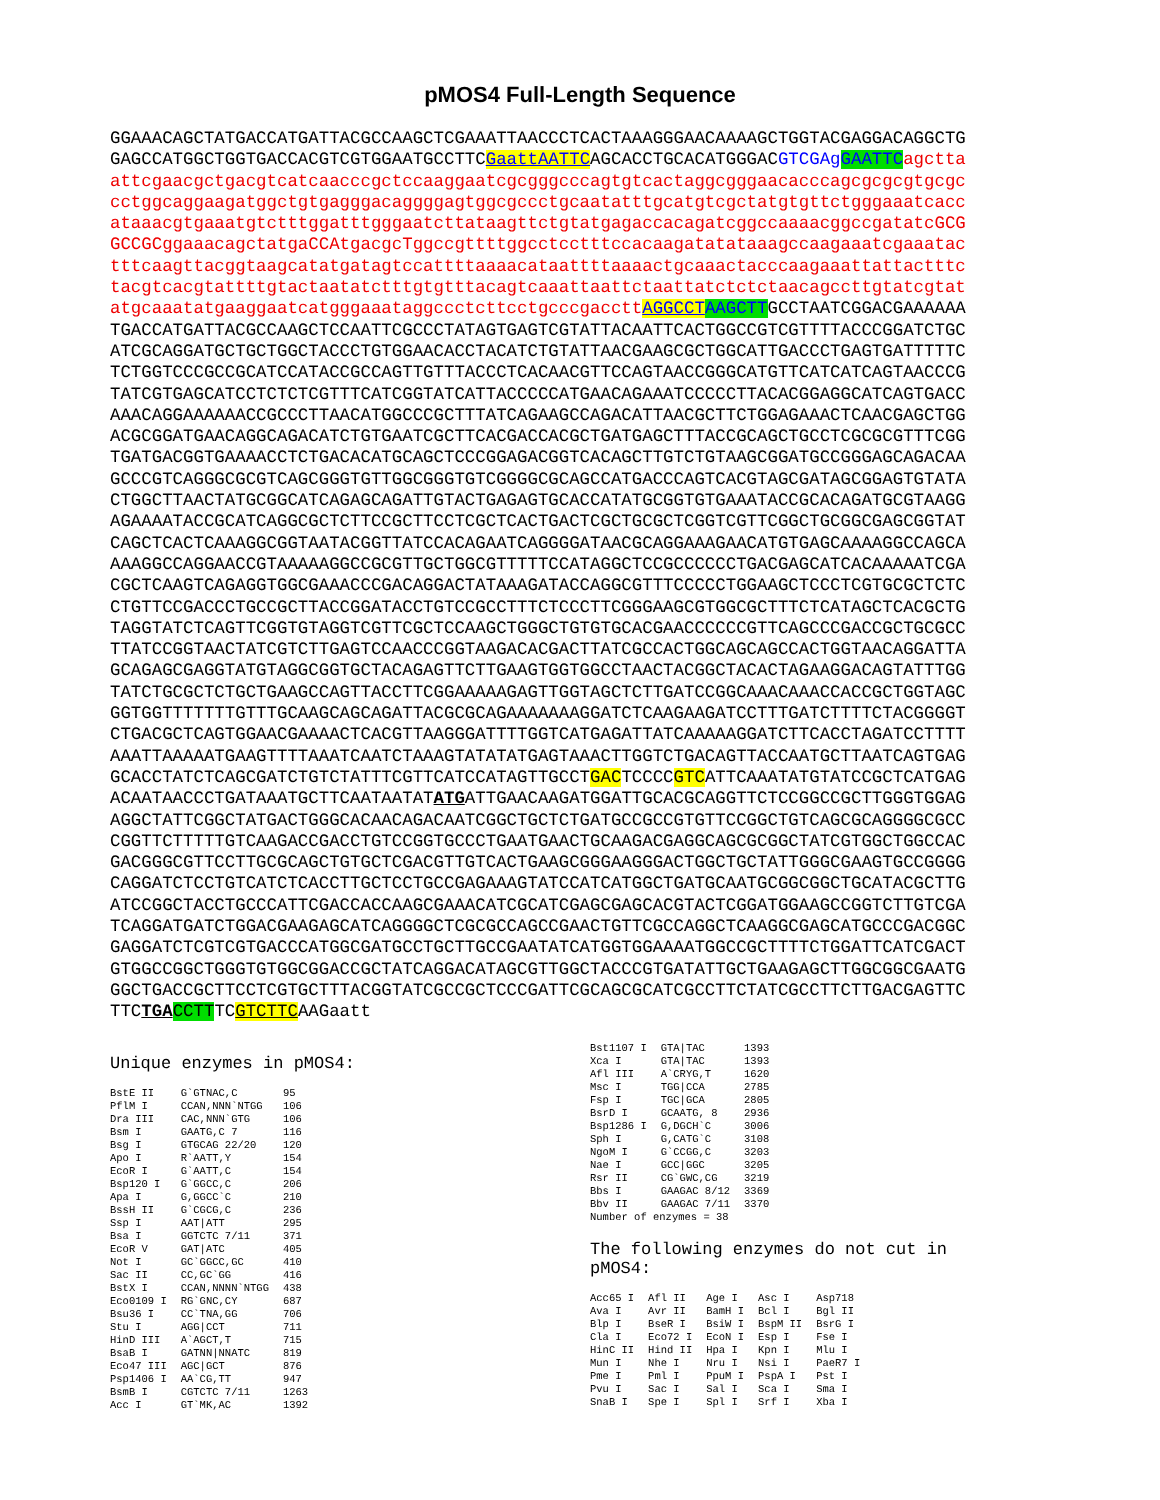pMOS4 Full-Length Sequence
GGAAACAGCTATGACCATGATTACGCCAAGCTCGAAATTAACCCTCACTAAAGGGAACAAAAGCTGGTACGAGGACAGGCTG GAGCCATGGCTGGTGACCACGTCGTGGAATGCCTTCGaattAATTCAGCACCTGCACATGGGACGTCGAg GAATTC agctta attcgaacgctgacgtcatcaacccgctccaaggaatcgcgggcccagtgtcactaggcgggaacacccagcgcgcgtgcgc cctggcaggaagatggctgtgagggacaggggagtggcgccctgcaatatttgcatgtcgctatgtgttctgggaaatcacc ataaacgtgaaatgtctttggatttgggaatcttataagttctgtatgagaccacagatcggccaaaacggccgatatcGCG GCCGCggaaacagctatgaCCAtgacgcTggccgttttggcctcctttccacaagatatataaagccaagaaatcgaaatac tttcaagttacggtaagcatatgatagtccattttaaaacataattttaaaactgcaaactacccaagaaattattactttc tacgtcacgtattttgtactaatatctttgtgtttacagtcaaattaattctaattatctctctaacagccttgtatcgtat atgcaaatatgaaggaatcatgggaaataggccctcttcctgcccgacctt AGGCCT AAGCTTGCCTAATCGGACGAAAAAA TGACCATGATTACGCCAAGCTCCAATTCGCCCTATAGTGAGTCGTATTACAATTCACTGGCCGTCGTTTTACCCGGATCTGC ATCGCAGGATGCTGCTGGCTACCCTGTGGAACACCTACATCTGTATTAACGAAGCGCTGGCATTGACCCTGAGTGATTTTTC TCTGGTCCCGCCGCATCCATACCGCCAGTTGTTTACCCTCACAACGTTCCAGTAACCGGGCATGTTCATCATCAGTAACCCG TATCGTGAGCATCCTCTCTCGTTTCATCGGTATCATTACCCCCATGAACAGAAATCCCCCTTACACGGAGGCATCAGTGACC AAACAGGAAAAAACCGCCCTTAACATGGCCCGCTTTATCAGAAGCCAGACATTAACGCTTCTGGAGAAACTCAACGAGCTGG ACGCGGATGAACAGGCAGACATCTGTGAATCGCTTCACGACCACGCTGATGAGCTTTACCGCAGCTGCCTCGCGCGTTTCGG TGATGACGGTGAAAACCTCTGACACATGCAGCTCCCGGAGACGGTCACAGCTTGTCTGTAAGCGGATGCCGGGAGCAGACAA GCCCGTCAGGGCGCGTCAGCGGGTGTTGGCGGGTGTCGGGGCGCAGCCATGACCCAGTCACGTAGCGATAGCGGAGTGTATA CTGGCTTAACTATGCGGCATCAGAGCAGATTGTACTGAGAGTGCACCATATGCGGTGTGAAATACCGCACAGATGCGTAAGG AGAAAATACCGCATCAGGCGCTCTTCCGCTTCCTCGCTCACTGACTCGCTGCGCTCGGTCGTTCGGCTGCGGCGAGCGGTAT CAGCTCACTCAAAGGCGGTAATACGGTTATCCACAGAATCAGGGGATAACGCAGGAAAGAACATGTGAGCAAAAGGCCAGCA AAAGGCCAGGAACCGTAAAAAGGCCGCGTTGCTGGCGTTTTTCCATAGGCTCCGCCCCCCTGACGAGCATCACAAAAATCGA CGCTCAAGTCAGAGGTGGCGAAACCCGACAGGACTATAAAGATACCAGGCGTTTCCCCCTGGAAGCTCCCTCGTGCGCTCTC CTGTTCCGACCCTGCCGCTTACCGGATACCTGTCCGCCTTTCTCCCTTCGGGAAGCGTGGCGCTTTCTCATAGCTCACGCTG TAGGTATCTCAGTTCGGTGTAGGTCGTTCGCTCCAAGCTGGGCTGTGTGCACGAACCCCCCGTTCAGCCCGACCGCTGCGCC TTATCCGGTAACTATCGTCTTGAGTCCAACCCGGTAAGACACGACTTATCGCCACTGGCAGCAGCCACTGGTAACAGGATTA GCAGAGCGAGGTATGTAGGCGGTGCTACAGAGTTCTTGAAGTGGTGGCCTAACTACGGCTACACTAGAAGGACAGTATTTGG TATCTGCGCTCTGCTGAAGCCAGTTACCTTCGGAAAAAGAGTTGGTAGCTCTTGATCCGGCAAACAAACCACCGCTGGTAGC GGTGGTTTTTTTGTTTGCAAGCAGCAGATTACGCGCAGAAAAAAAGGATCTCAAGAAGATCCTTTGATCTTTTCTACGGGGT CTGACGCTCAGTGGAACGAAAACTCACGTTAAGGGATTTTGGTCATGAGATTATCAAAAAGGATCTTCACCTAGATCCTTTT AAATTAAAAATGAAGTTTTAAATCAATCTAAAGTATATATGAGTAAACTTGGTCTGACAGTTACCAATGCTTAATCAGTGAG GCACCTATCTCAGCGATCTGTCTATTTCGTTCATCCATAGTTGCCTGACTCCCCGTCATTCAAATATGTATCCGCTCATGAG ACAATAACCCTGATAAATGCTTCAATAATATATGATTGAACAAGATGGATTGCACGCAGGTTCTCCGGCCGCTTGGGTGGAG AGGCTATTCGGCTATGACTGGGCACAACAGACAATCGGCTGCTCTGATGCCGCCGTGTTCCGGCTGTCAGCGCAGGGGCGCC CGGTTCTTTTTGTCAAGACCGACCTGTCCGGTGCCCTGAATGAACTGCAAGACGAGGCAGCGCGGCTATCGTGGCTGGCCAC GACGGGCGTTCCTTGCGCAGCTGTGCTCGACGTTGTCACTGAAGCGGGAAGGGACTGGCTGCTATTGGGCGAAGTGCCGGGG CAGGATCTCCTGTCATCTCACCTTGCTCCTGCCGAGAAAGTATCCATCATGGCTGATGCAATGCGGCGGCTGCATACGCTTG ATCCGGCTACCTGCCCATTCGACCACCAAGCGAAACATCGCATCGAGCGAGCACGTACTCGGATGGAAGCCGGTCTTGTCGA TCAGGATGATCTGGACGAAGAGCATCAGGGGCTCGCGCCAGCCGAACTGTTCGCCAGGCTCAAGGCGAGCATGCCCGACGGC GAGGATCTCGTCGTGACCCATGGCGATGCCTGCTTGCCGAATATCATGGTGGAAAATGGCCGCTTTTCTGGATTCATCGACT GTGGCCGGCTGGGTGTGGCGGACCGCTATCAGGACATAGCGTTGGCTACCCGTGATATTGCTGAAGAGCTTGGCGGCGAATG GGCTGACCGCTTCCTCGTGCTTTACGGTATCGCCGCTCCCGATTCGCAGCGCATCGCCTTCTATCGCCTTCTTGACGAGTTC TTCTGA CCTTTCGTCTTCAAGaatt
Unique enzymes in pMOS4:
| BstE II | G`GTNAC,C | 95 |
| PflM I | CCAN,NNN`NTGG | 106 |
| Dra III | CAC,NNN`GTG | 106 |
| Bsm I | GAATG,C 7 | 116 |
| Bsg I | GTGCAG 22/20 | 120 |
| Apo I | R`AATT,Y | 154 |
| EcoR I | G`AATT,C | 154 |
| Bsp120 I | G`GGCC,C | 206 |
| Apa I | G,GGCC`C | 210 |
| BssH II | G`CGCG,C | 236 |
| Ssp I | AAT/ATT | 295 |
| Bsa I | GGTCTC 7/11 | 371 |
| EcoR V | GAT/ATC | 405 |
| Not I | GC`GGCC,GC | 410 |
| Sac II | CC,GC`GG | 416 |
| BstX I | CCAN,NNNN`NTGG | 438 |
| Eco0109 I | RG`GNC,CY | 687 |
| Bsu36 I | CC`TNA,GG | 706 |
| Stu I | AGG/CCT | 711 |
| HinD III | A`AGCT,T | 715 |
| BsaB I | GATNN/NNATC | 819 |
| Eco47 III | AGC/GCT | 876 |
| Psp1406 I | AA`CG,TT | 947 |
| BsmB I | CGTCTC 7/11 | 1263 |
| Acc I | GT`MK,AC | 1392 |
| Bst1107 I | GTA/TAC | 1393 |
| Xca I | GTA/TAC | 1393 |
| Afl III | A`CRYG,T | 1620 |
| Msc I | TGG/CCA | 2785 |
| Fsp I | TGC/GCA | 2805 |
| BsrD I | GCAATG, 8 | 2936 |
| Bsp1286 I | G,DGCH`C | 3006 |
| Sph I | G,CATG`C | 3108 |
| NgoM I | G`CCGG,C | 3203 |
| Nae I | GCC/GGC | 3205 |
| Rsr II | CG`GWC,CG | 3219 |
| Bbs I | GAAGAC 8/12 | 3369 |
| Bbv II | GAAGAC 7/11 | 3370 |
| Number of enzymes = 38 | | |
The following enzymes do not cut in pMOS4:
| Acc65 I | Afl II | Age I | Asc I | Asp718 |
| Ava I | Avr II | BamH I | Bcl I | Bgl II |
| Blp I | BseR I | BsiW I | BspM II | BsrG I |
| Cla I | Eco72 I | EcoN I | Esp I | Fse I |
| HinC II | Hind II | Hpa I | Kpn I | Mlu I |
| Mun I | Nhe I | Nru I | Nsi I | PaeR7 I |
| Pme I | Pml I | PpuM I | PspA I | Pst I |
| Pvu I | Sac I | Sal I | Sca I | Sma I |
| SnaB I | Spe I | Spl I | Srf I | Xba I |